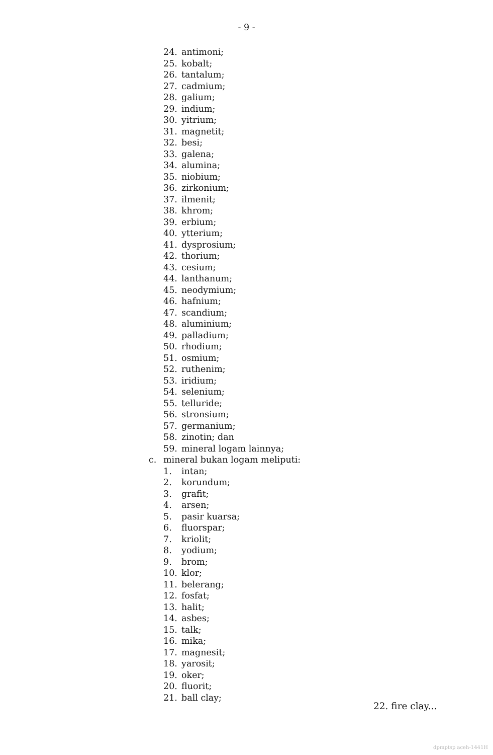- 9 -
24. antimoni;
25. kobalt;
26. tantalum;
27. cadmium;
28. galium;
29. indium;
30. yitrium;
31. magnetit;
32. besi;
33. galena;
34. alumina;
35. niobium;
36. zirkonium;
37. ilmenit;
38. khrom;
39. erbium;
40. ytterium;
41. dysprosium;
42. thorium;
43. cesium;
44. lanthanum;
45. neodymium;
46. hafnium;
47. scandium;
48. aluminium;
49. palladium;
50. rhodium;
51. osmium;
52. ruthenim;
53. iridium;
54. selenium;
55. telluride;
56. stronsium;
57. germanium;
58. zinotin; dan
59. mineral logam lainnya;
c. mineral bukan logam meliputi:
1. intan;
2. korundum;
3. grafit;
4. arsen;
5. pasir kuarsa;
6. fluorspar;
7. kriolit;
8. yodium;
9. brom;
10. klor;
11. belerang;
12. fosfat;
13. halit;
14. asbes;
15. talk;
16. mika;
17. magnesit;
18. yarosit;
19. oker;
20. fluorit;
21. ball clay;
22. fire clay...
dpmptsp aceh-1441H